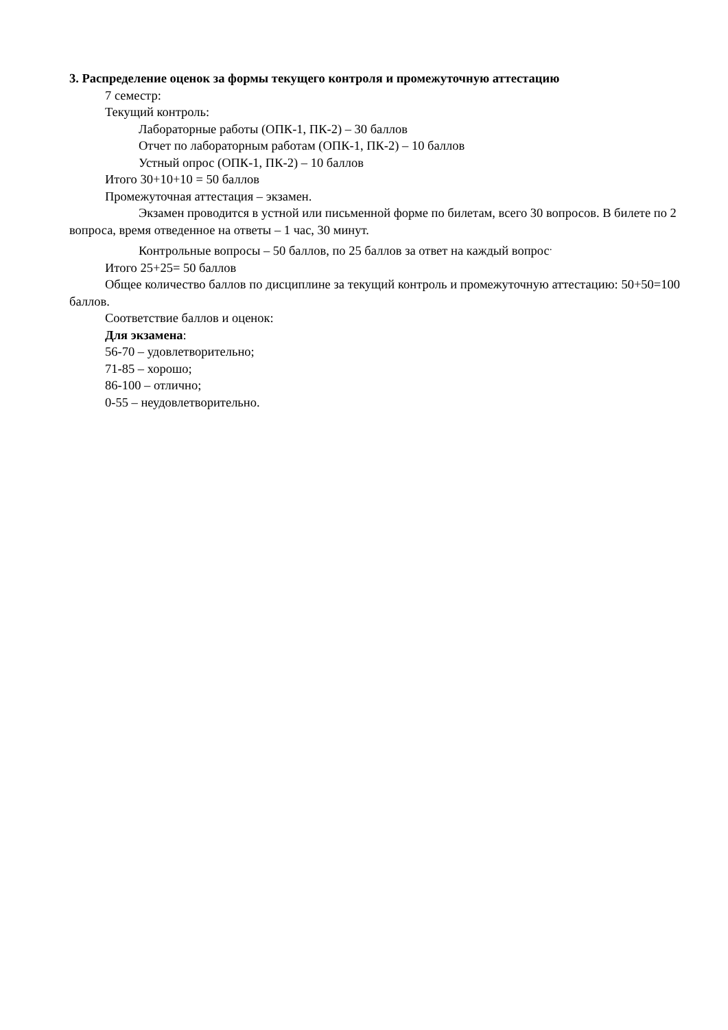3. Распределение оценок за формы текущего контроля и промежуточную аттестацию
7 семестр:
Текущий контроль:
Лабораторные работы (ОПК-1, ПК-2) – 30 баллов
Отчет по лабораторным работам (ОПК-1, ПК-2) – 10 баллов
Устный опрос (ОПК-1, ПК-2) – 10 баллов
Итого 30+10+10 = 50 баллов
Промежуточная аттестация – экзамен.
Экзамен проводится в устной или письменной форме по билетам, всего 30 вопросов. В билете по 2 вопроса, время отведенное на ответы – 1 час, 30 минут.
Контрольные вопросы – 50 баллов, по 25 баллов за ответ на каждый вопрос<sup>.</sup>
Итого 25+25= 50 баллов
Общее количество баллов по дисциплине за текущий контроль и промежуточную аттестацию: 50+50=100 баллов.
Соответствие баллов и оценок:
Для экзамена:
56-70 – удовлетворительно;
71-85 – хорошо;
86-100 – отлично;
0-55 – неудовлетворительно.